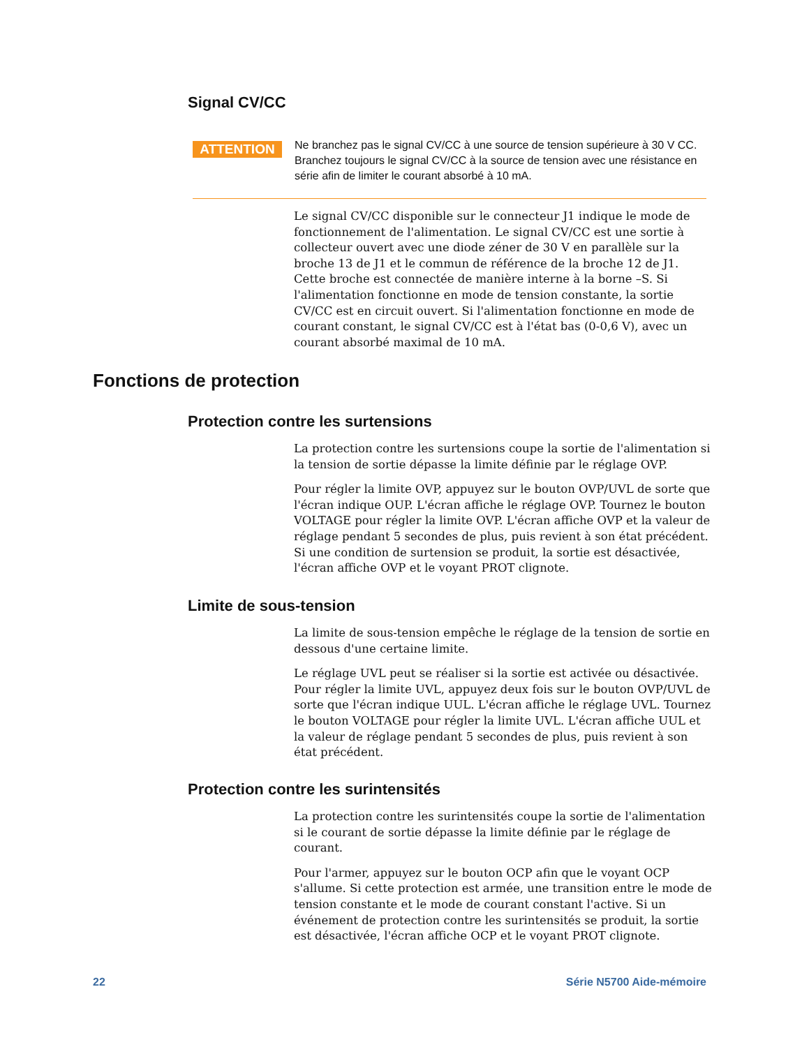Signal CV/CC
ATTENTION
Ne branchez pas le signal CV/CC à une source de tension supérieure à 30 V CC. Branchez toujours le signal CV/CC à la source de tension avec une résistance en série afin de limiter le courant absorbé à 10 mA.
Le signal CV/CC disponible sur le connecteur J1 indique le mode de fonctionnement de l'alimentation. Le signal CV/CC est une sortie à collecteur ouvert avec une diode zéner de 30 V en parallèle sur la broche 13 de J1 et le commun de référence de la broche 12 de J1. Cette broche est connectée de manière interne à la borne –S. Si l'alimentation fonctionne en mode de tension constante, la sortie CV/CC est en circuit ouvert. Si l'alimentation fonctionne en mode de courant constant, le signal CV/CC est à l'état bas (0-0,6 V), avec un courant absorbé maximal de 10 mA.
Fonctions de protection
Protection contre les surtensions
La protection contre les surtensions coupe la sortie de l'alimentation si la tension de sortie dépasse la limite définie par le réglage OVP.
Pour régler la limite OVP, appuyez sur le bouton OVP/UVL de sorte que l'écran indique OUP. L'écran affiche le réglage OVP. Tournez le bouton VOLTAGE pour régler la limite OVP. L'écran affiche OVP et la valeur de réglage pendant 5 secondes de plus, puis revient à son état précédent. Si une condition de surtension se produit, la sortie est désactivée, l'écran affiche OVP et le voyant PROT clignote.
Limite de sous-tension
La limite de sous-tension empêche le réglage de la tension de sortie en dessous d'une certaine limite.
Le réglage UVL peut se réaliser si la sortie est activée ou désactivée. Pour régler la limite UVL, appuyez deux fois sur le bouton OVP/UVL de sorte que l'écran indique UUL. L'écran affiche le réglage UVL. Tournez le bouton VOLTAGE pour régler la limite UVL. L'écran affiche UUL et la valeur de réglage pendant 5 secondes de plus, puis revient à son état précédent.
Protection contre les surintensités
La protection contre les surintensités coupe la sortie de l'alimentation si le courant de sortie dépasse la limite définie par le réglage de courant.
Pour l'armer, appuyez sur le bouton OCP afin que le voyant OCP s'allume. Si cette protection est armée, une transition entre le mode de tension constante et le mode de courant constant l'active. Si un événement de protection contre les surintensités se produit, la sortie est désactivée, l'écran affiche OCP et le voyant PROT clignote.
22 Série N5700 Aide-mémoire